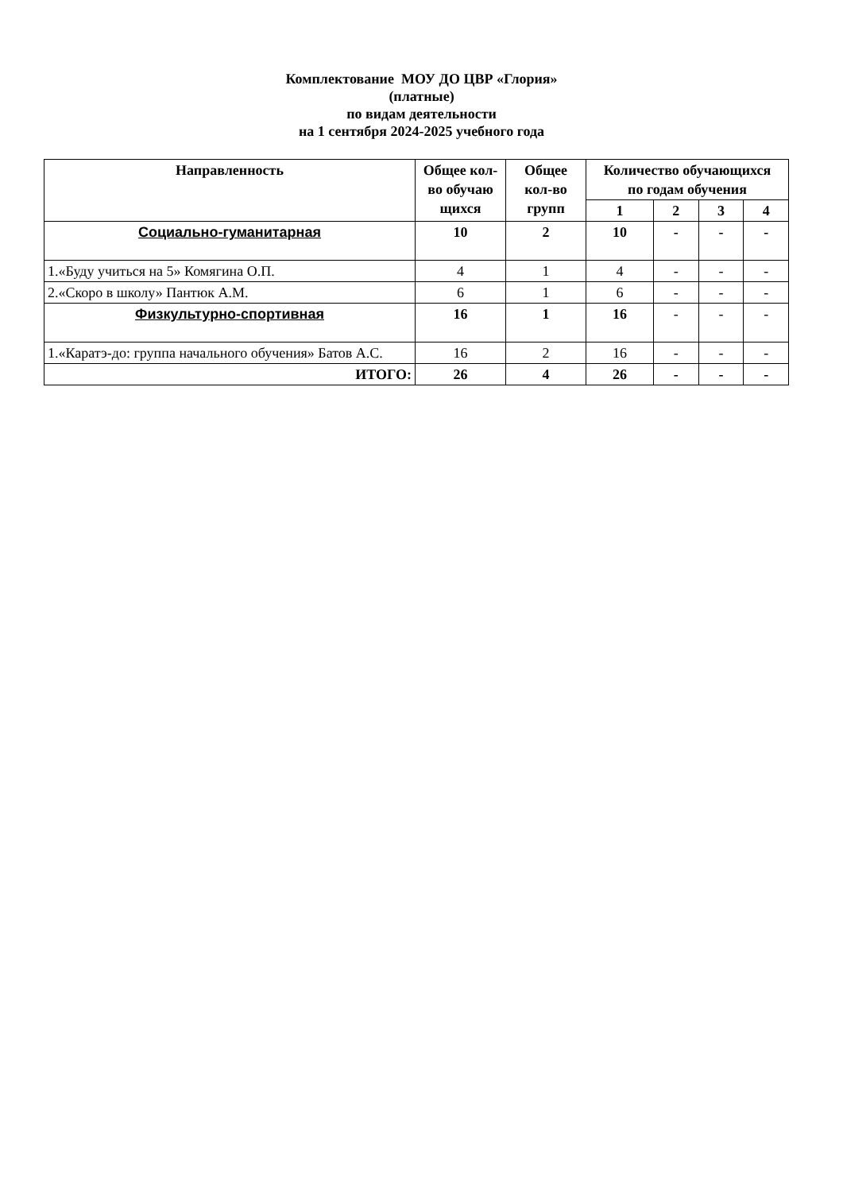Комплектование МОУ ДО ЦВР «Глория»
(платные)
по видам деятельности
на 1 сентября 2024-2025 учебного года
| Направленность | Общее кол-во обучаю щихся | Общее кол-во групп | Количество обучающихся по годам обучения | | | |
| --- | --- | --- | --- | --- | --- | --- |
| | | | 1 | 2 | 3 | 4 |
| Социально-гуманитарная | 10 | 2 | 10 | - | - | - |
| 1.«Буду учиться на 5» Комягина О.П. | 4 | 1 | 4 | - | - | - |
| 2.«Скоро в школу» Пантюк А.М. | 6 | 1 | 6 | - | - | - |
| Физкультурно-спортивная | 16 | 1 | 16 | - | - | - |
| 1.«Каратэ-до: группа начального обучения» Батов А.С. | 16 | 2 | 16 | - | - | - |
| ИТОГО: | 26 | 4 | 26 | - | - | - |